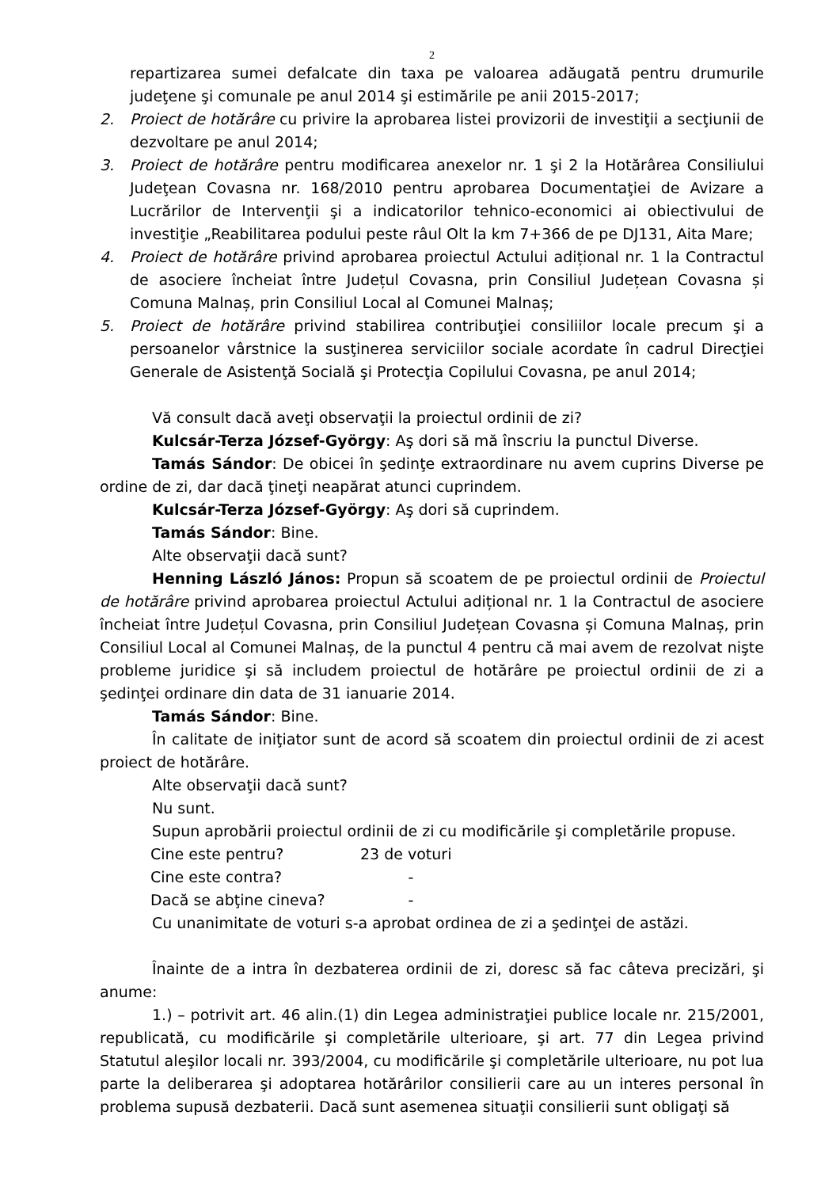2
repartizarea sumei defalcate din taxa pe valoarea adăugată pentru drumurile judeţene şi comunale pe anul 2014 şi estimările pe anii 2015-2017;
2. Proiect de hotărâre cu privire la aprobarea listei provizorii de investiţii a secţiunii de dezvoltare pe anul 2014;
3. Proiect de hotărâre pentru modificarea anexelor nr. 1 şi 2 la Hotărârea Consiliului Judeţean Covasna nr. 168/2010 pentru aprobarea Documentaţiei de Avizare a Lucrărilor de Intervenţii şi a indicatorilor tehnico-economici ai obiectivului de investiţie „Reabilitarea podului peste râul Olt la km 7+366 de pe DJ131, Aita Mare;
4. Proiect de hotărâre privind aprobarea proiectul Actului adițional nr. 1 la Contractul de asociere încheiat între Județul Covasna, prin Consiliul Județean Covasna și Comuna Malnaș, prin Consiliul Local al Comunei Malnaș;
5. Proiect de hotărâre privind stabilirea contribuţiei consiliilor locale precum şi a persoanelor vârstnice la susţinerea serviciilor sociale acordate în cadrul Direcţiei Generale de Asistenţă Socială şi Protecţia Copilului Covasna, pe anul 2014;
Vă consult dacă aveţi observaţii la proiectul ordinii de zi?
Kulcsár-Terza József-György: Aş dori să mă înscriu la punctul Diverse.
Tamás Sándor: De obicei în şedinţe extraordinare nu avem cuprins Diverse pe ordine de zi, dar dacă ţineţi neapărat atunci cuprindem.
Kulcsár-Terza József-György: Aş dori să cuprindem.
Tamás Sándor: Bine.
Alte observaţii dacă sunt?
Henning László János: Propun să scoatem de pe proiectul ordinii de Proiectul de hotărâre privind aprobarea proiectul Actului adițional nr. 1 la Contractul de asociere încheiat între Județul Covasna, prin Consiliul Județean Covasna și Comuna Malnaș, prin Consiliul Local al Comunei Malnaș, de la punctul 4 pentru că mai avem de rezolvat nişte probleme juridice şi să includem proiectul de hotărâre pe proiectul ordinii de zi a şedinţei ordinare din data de 31 ianuarie 2014.
Tamás Sándor: Bine.
În calitate de iniţiator sunt de acord să scoatem din proiectul ordinii de zi acest proiect de hotărâre.
Alte observaţii dacă sunt?
Nu sunt.
Supun aprobării proiectul ordinii de zi cu modificările şi completările propuse.
Cine este pentru? 23 de voturi
Cine este contra? -
Dacă se abţine cineva? -
Cu unanimitate de voturi s-a aprobat ordinea de zi a şedinţei de astăzi.
Înainte de a intra în dezbaterea ordinii de zi, doresc să fac câteva precizări, şi anume:
1.) – potrivit art. 46 alin.(1) din Legea administraţiei publice locale nr. 215/2001, republicată, cu modificările şi completările ulterioare, şi art. 77 din Legea privind Statutul aleşilor locali nr. 393/2004, cu modificările şi completările ulterioare, nu pot lua parte la deliberarea şi adoptarea hotărârilor consilierii care au un interes personal în problema supusă dezbaterii. Dacă sunt asemenea situaţii consilierii sunt obligaţi să